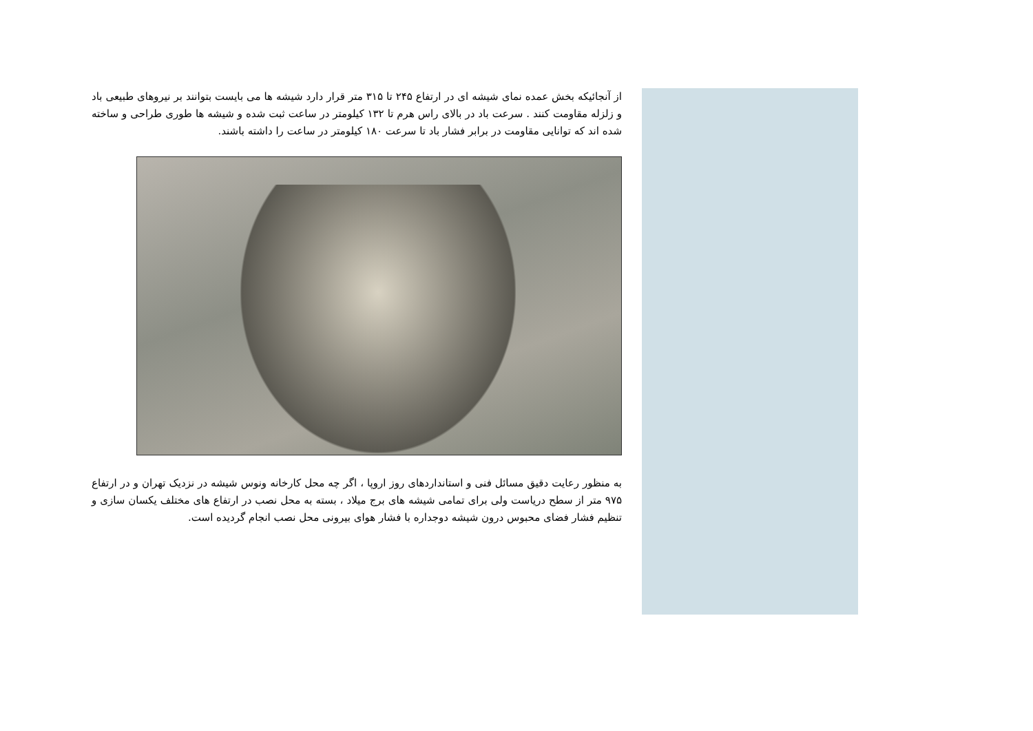از آنجائیکه بخش عمده نمای شیشه ای در ارتفاع ۲۴۵ تا ۳۱۵ متر قرار دارد شیشه ها می بایست بتوانند بر نیروهای طبیعی باد و زلزله مقاومت کنند . سرعت باد در بالای راس هرم تا ۱۳۲ کیلومتر در ساعت ثبت شده و شیشه ها طوری طراحی و ساخته شده اند که توانایی مقاومت در برابر فشار باد تا سرعت ۱۸۰ کیلومتر در ساعت را داشته باشند.
به منظور رعایت دقیق مسائل فنی و استانداردهای روز اروپا ، اگر چه محل کارخانه ونوس شیشه در نزدیک تهران و در ارتفاع ۹۷۵ متر از سطح دریاست ولی برای تمامی شیشه های برج میلاد ، بسته به محل نصب در ارتفاع های مختلف یکسان سازی و تنظیم فشار فضای محبوس درون شیشه دوجداره با فشار هوای بیرونی محل نصب انجام گردیده است.